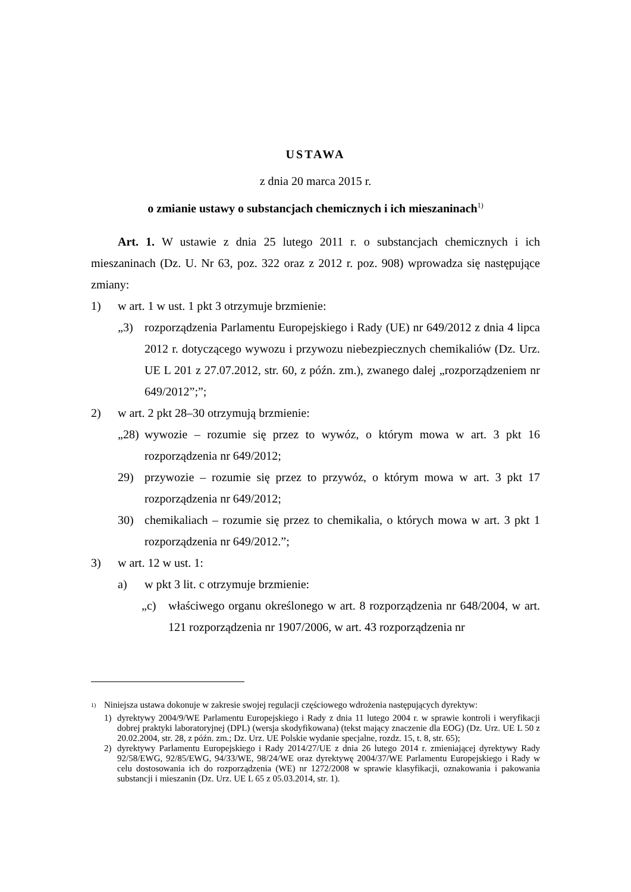USTAWA
z dnia 20 marca 2015 r.
o zmianie ustawy o substancjach chemicznych i ich mieszaninach<sup>1)</sup>
Art. 1. W ustawie z dnia 25 lutego 2011 r. o substancjach chemicznych i ich mieszaninach (Dz. U. Nr 63, poz. 322 oraz z 2012 r. poz. 908) wprowadza się następujące zmiany:
1) w art. 1 w ust. 1 pkt 3 otrzymuje brzmienie:
„3) rozporządzenia Parlamentu Europejskiego i Rady (UE) nr 649/2012 z dnia 4 lipca 2012 r. dotyczącego wywozu i przywozu niebezpiecznych chemikaliów (Dz. Urz. UE L 201 z 27.07.2012, str. 60, z późn. zm.), zwanego dalej „rozporządzeniem nr 649/2012”;”;
2) w art. 2 pkt 28–30 otrzymują brzmienie:
„28) wywozie – rozumie się przez to wywóz, o którym mowa w art. 3 pkt 16 rozporządzenia nr 649/2012;
29) przywozie – rozumie się przez to przywóz, o którym mowa w art. 3 pkt 17 rozporządzenia nr 649/2012;
30) chemikaliach – rozumie się przez to chemikalia, o których mowa w art. 3 pkt 1 rozporządzenia nr 649/2012.”;
3) w art. 12 w ust. 1:
a) w pkt 3 lit. c otrzymuje brzmienie:
„c) właściwego organu określonego w art. 8 rozporządzenia nr 648/2004, w art. 121 rozporządzenia nr 1907/2006, w art. 43 rozporządzenia nr
<sup>1)</sup> Niniejsza ustawa dokonuje w zakresie swojej regulacji częściowego wdrożenia następujących dyrektyw:
1) dyrektywy 2004/9/WE Parlamentu Europejskiego i Rady z dnia 11 lutego 2004 r. w sprawie kontroli i weryfikacji dobrej praktyki laboratoryjnej (DPL) (wersja skodyfikowana) (tekst mający znaczenie dla EOG) (Dz. Urz. UE L 50 z 20.02.2004, str. 28, z późn. zm.; Dz. Urz. UE Polskie wydanie specjalne, rozdz. 15, t. 8, str. 65);
2) dyrektywy Parlamentu Europejskiego i Rady 2014/27/UE z dnia 26 lutego 2014 r. zmieniającej dyrektywy Rady 92/58/EWG, 92/85/EWG, 94/33/WE, 98/24/WE oraz dyrektywę 2004/37/WE Parlamentu Europejskiego i Rady w celu dostosowania ich do rozporządzenia (WE) nr 1272/2008 w sprawie klasyfikacji, oznakowania i pakowania substancji i mieszanin (Dz. Urz. UE L 65 z 05.03.2014, str. 1).